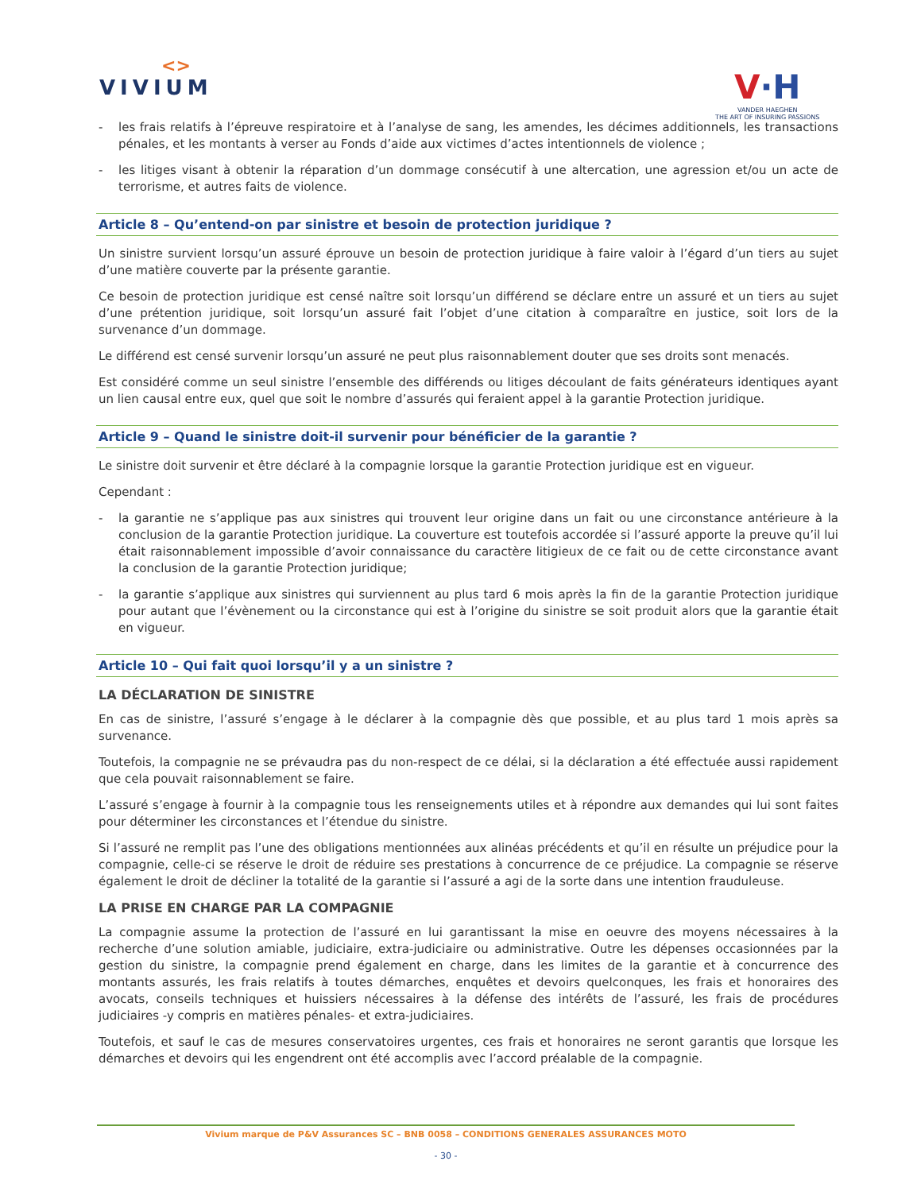<>
VIVIUM
V·H
VANDER HAEGHEN
THE ART OF INSURING PASSIONS
- les frais relatifs à l’épreuve respiratoire et à l’analyse de sang, les amendes, les décimes additionnels, les transactions pénales, et les montants à verser au Fonds d’aide aux victimes d’actes intentionnels de violence ;
- les litiges visant à obtenir la réparation d’un dommage consécutif à une altercation, une agression et/ou un acte de terrorisme, et autres faits de violence.
Article 8 – Qu’entend-on par sinistre et besoin de protection juridique ?
Un sinistre survient lorsqu’un assuré éprouve un besoin de protection juridique à faire valoir à l’égard d’un tiers au sujet d’une matière couverte par la présente garantie.
Ce besoin de protection juridique est censé naître soit lorsqu’un différend se déclare entre un assuré et un tiers au sujet d’une prétention juridique, soit lorsqu’un assuré fait l’objet d’une citation à comparaître en justice, soit lors de la survenance d’un dommage.
Le différend est censé survenir lorsqu’un assuré ne peut plus raisonnablement douter que ses droits sont menacés.
Est considéré comme un seul sinistre l’ensemble des différends ou litiges découlant de faits générateurs identiques ayant un lien causal entre eux, quel que soit le nombre d’assurés qui feraient appel à la garantie Protection juridique.
Article 9 – Quand le sinistre doit-il survenir pour bénéficier de la garantie ?
Le sinistre doit survenir et être déclaré à la compagnie lorsque la garantie Protection juridique est en vigueur.
Cependant :
- la garantie ne s’applique pas aux sinistres qui trouvent leur origine dans un fait ou une circonstance antérieure à la conclusion de la garantie Protection juridique. La couverture est toutefois accordée si l’assuré apporte la preuve qu’il lui était raisonnablement impossible d’avoir connaissance du caractère litigieux de ce fait ou de cette circonstance avant la conclusion de la garantie Protection juridique;
- la garantie s’applique aux sinistres qui surviennent au plus tard 6 mois après la fin de la garantie Protection juridique pour autant que l’évènement ou la circonstance qui est à l’origine du sinistre se soit produit alors que la garantie était en vigueur.
Article 10 – Qui fait quoi lorsqu’il y a un sinistre ?
LA DÉCLARATION DE SINISTRE
En cas de sinistre, l’assuré s’engage à le déclarer à la compagnie dès que possible, et au plus tard 1 mois après sa survenance.
Toutefois, la compagnie ne se prévaudra pas du non-respect de ce délai, si la déclaration a été effectuée aussi rapidement que cela pouvait raisonnablement se faire.
L’assuré s’engage à fournir à la compagnie tous les renseignements utiles et à répondre aux demandes qui lui sont faites pour déterminer les circonstances et l’étendue du sinistre.
Si l’assuré ne remplit pas l’une des obligations mentionnées aux alinéas précédents et qu’il en résulte un préjudice pour la compagnie, celle-ci se réserve le droit de réduire ses prestations à concurrence de ce préjudice. La compagnie se réserve également le droit de décliner la totalité de la garantie si l’assuré a agi de la sorte dans une intention frauduleuse.
LA PRISE EN CHARGE PAR LA COMPAGNIE
La compagnie assume la protection de l’assuré en lui garantissant la mise en oeuvre des moyens nécessaires à la recherche d’une solution amiable, judiciaire, extra-judiciaire ou administrative. Outre les dépenses occasionnées par la gestion du sinistre, la compagnie prend également en charge, dans les limites de la garantie et à concurrence des montants assurés, les frais relatifs à toutes démarches, enquêtes et devoirs quelconques, les frais et honoraires des avocats, conseils techniques et huissiers nécessaires à la défense des intérêts de l’assuré, les frais de procédures judiciaires -y compris en matières pénales- et extra-judiciaires.
Toutefois, et sauf le cas de mesures conservatoires urgentes, ces frais et honoraires ne seront garantis que lorsque les démarches et devoirs qui les engendrent ont été accomplis avec l’accord préalable de la compagnie.
Vivium marque de P&V Assurances SC – BNB 0058 – CONDITIONS GENERALES ASSURANCES MOTO
- 30 -